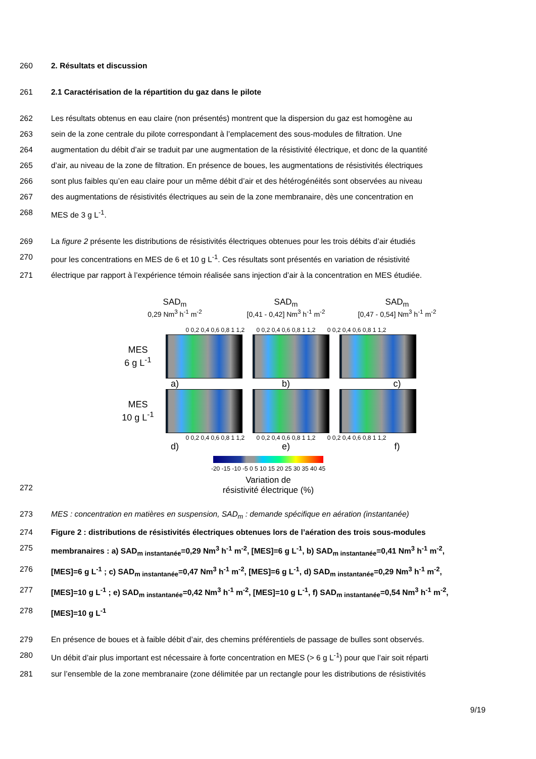260 2. Résultats et discussion
261 2.1 Caractérisation de la répartition du gaz dans le pilote
262 Les résultats obtenus en eau claire (non présentés) montrent que la dispersion du gaz est homogène au
263 sein de la zone centrale du pilote correspondant à l’emplacement des sous-modules de filtration. Une
264 augmentation du débit d’air se traduit par une augmentation de la résistivité électrique, et donc de la quantité
265 d’air, au niveau de la zone de filtration. En présence de boues, les augmentations de résistivités électriques
266 sont plus faibles qu’en eau claire pour un même débit d’air et des hétérogénéités sont observées au niveau
267 des augmentations de résistivités électriques au sein de la zone membranaire, dès une concentration en
268 MES de 3 g L<sup>-1</sup>.
269 La figure 2 présente les distributions de résistivités électriques obtenues pour les trois débits d’air étudiés
270 pour les concentrations en MES de 6 et 10 g L<sup>-1</sup>. Ces résultats sont présentés en variation de résistivité
271 électrique par rapport à l’expérience témoin réalisée sans injection d’air à la concentration en MES étudiée.
272
SAD<sub>m</sub>
0,29 Nm<sup>3</sup> h<sup>-1</sup> m<sup>-2</sup>
SAD<sub>m</sub>
[0,41 - 0,42] Nm<sup>3</sup> h<sup>-1</sup> m<sup>-2</sup>
SAD<sub>m</sub>
[0,47 - 0,54] Nm<sup>3</sup> h<sup>-1</sup> m<sup>-2</sup>
0 0,2 0,4 0,6 0,8 1 1,2 0 0,2 0,4 0,6 0,8 1 1,2 0 0,2 0,4 0,6 0,8 1 1,2
MES
6 g L<sup>-1</sup>
a) b) c)
MES
10 g L<sup>-1</sup>
0 0,2 0,4 0,6 0,8 1 1,2 0 0,2 0,4 0,6 0,8 1 1,2 0 0,2 0,4 0,6 0,8 1 1,2
d) e) f)
-20 -15 -10 -5 0 5 10 15 20 25 30 35 40 45
Variation de
résistivité électrique (%)
273 MES : concentration en matières en suspension, SAD<sub>m</sub> : demande spécifique en aération (instantanée)
274 Figure 2 : distributions de résistivités électriques obtenues lors de l’aération des trois sous-modules
275 membranaires : a) SAD<sub>m instantanée</sub>=0,29 Nm<sup>3</sup> h<sup>-1</sup> m<sup>-2</sup>, [MES]=6 g L<sup>-1</sup>, b) SAD<sub>m instantanée</sub>=0,41 Nm<sup>3</sup> h<sup>-1</sup> m<sup>-2</sup>,
276 [MES]=6 g L<sup>-1</sup> ; c) SAD<sub>m instantanée</sub>=0,47 Nm<sup>3</sup> h<sup>-1</sup> m<sup>-2</sup>, [MES]=6 g L<sup>-1</sup>, d) SAD<sub>m instantanée</sub>=0,29 Nm<sup>3</sup> h<sup>-1</sup> m<sup>-2</sup>,
277 [MES]=10 g L<sup>-1</sup> ; e) SAD<sub>m instantanée</sub>=0,42 Nm<sup>3</sup> h<sup>-1</sup> m<sup>-2</sup>, [MES]=10 g L<sup>-1</sup>, f) SAD<sub>m instantanée</sub>=0,54 Nm<sup>3</sup> h<sup>-1</sup> m<sup>-2</sup>,
278 [MES]=10 g L<sup>-1</sup>
279 En présence de boues et à faible débit d’air, des chemins préférentiels de passage de bulles sont observés.
280 Un débit d’air plus important est nécessaire à forte concentration en MES (> 6 g L<sup>-1</sup>) pour que l’air soit réparti
281 sur l’ensemble de la zone membranaire (zone délimitée par un rectangle pour les distributions de résistivités
9/19